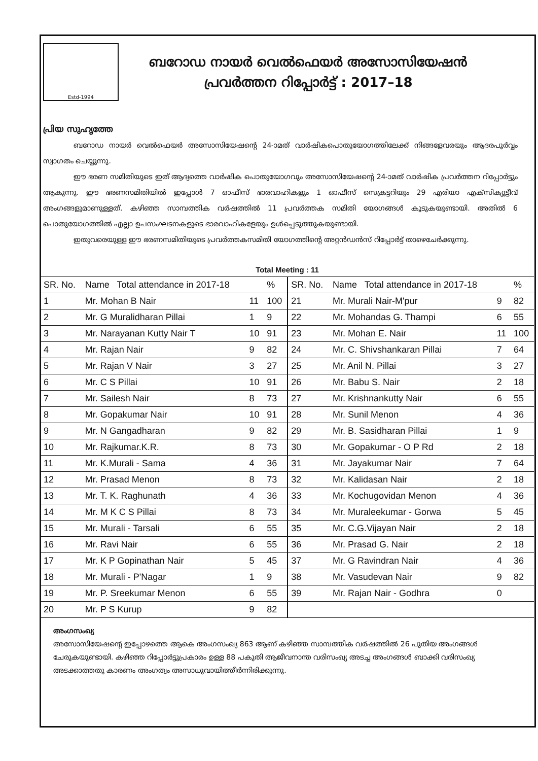Estd-1994
ബറോഡ നായർ വെൽഫെയർ അസോസിയേഷൻ
പ്രവർത്തന റിപ്പോർട്ട് : 2017–18
പ്രിയ സുഹൃത്തേ
ബറോഡ നായർ വെൽഫെയർ അസോസിയേഷന്റെ 24-ാമത് വാർഷികപൊതുയോഗത്തിലേക്ക് നിങ്ങളേവരയും ആദരപൂർവ്വം സ്വാഗതം ചെയ്യുന്നു.
ഈ ഭരണ സമിതിയുടെ ഇത് ആദ്യത്തെ വാർഷിക പൊതുയോഗവും അസോസിയേഷന്റെ 24-ാമത് വാർഷിക പ്രവർത്തന റിപ്പോർട്ടും ആകുന്നു. ഈ ഭരണസമിതിയിൽ ഇപ്പോൾ 7 ഓഫീസ് ഭാരവാഹികളും 1 ഓഫീസ് സെക്രട്ടറിയും 29 എരിയാ എക്സിക്യൂട്ടീവ് അംഗങ്ങളുമാണുള്ളത്. കഴിഞ്ഞ സാമ്പത്തിക വർഷത്തിൽ 11 പ്രവർത്തക സമിതി യോഗങ്ങൾ കൂടുകയുണ്ടായി. അതിൽ 6 പൊതുയോഗത്തിൽ എല്ലാ ഉപസംഘടനകളുടെ ഭാരവാഹികളേയും ഉൾപ്പെടുത്തുകയുണ്ടായി.
ഇതുവരെയുള്ള ഈ ഭരണസമിതിയുടെ പ്രവർത്തകസമിതി യോഗത്തിന്റെ അറ്റൻഡൻസ് റിപ്പോർട്ട് താഴെചേർക്കുന്നു.
| Total Meeting : 11 | | | | | | | |
| --- | --- | --- | --- | --- | --- | --- | --- |
| SR. No. | Name Total attendance in 2017-18 | | % | SR. No. | Name Total attendance in 2017-18 | | % |
| 1 | Mr. Mohan B Nair | 11 | 100 | 21 | Mr. Murali Nair-M'pur | 9 | 82 |
| 2 | Mr. G Muralidharan Pillai | 1 | 9 | 22 | Mr. Mohandas G. Thampi | 6 | 55 |
| 3 | Mr. Narayanan Kutty Nair T | 10 | 91 | 23 | Mr. Mohan E. Nair | 11 | 100 |
| 4 | Mr. Rajan Nair | 9 | 82 | 24 | Mr. C. Shivshankaran Pillai | 7 | 64 |
| 5 | Mr. Rajan V Nair | 3 | 27 | 25 | Mr. Anil N. Pillai | 3 | 27 |
| 6 | Mr. C S Pillai | 10 | 91 | 26 | Mr. Babu S. Nair | 2 | 18 |
| 7 | Mr. Sailesh Nair | 8 | 73 | 27 | Mr. Krishnankutty Nair | 6 | 55 |
| 8 | Mr. Gopakumar Nair | 10 | 91 | 28 | Mr. Sunil Menon | 4 | 36 |
| 9 | Mr. N Gangadharan | 9 | 82 | 29 | Mr. B. Sasidharan Pillai | 1 | 9 |
| 10 | Mr. Rajkumar.K.R. | 8 | 73 | 30 | Mr. Gopakumar - O P Rd | 2 | 18 |
| 11 | Mr. K.Murali - Sama | 4 | 36 | 31 | Mr. Jayakumar Nair | 7 | 64 |
| 12 | Mr. Prasad Menon | 8 | 73 | 32 | Mr. Kalidasan Nair | 2 | 18 |
| 13 | Mr. T. K. Raghunath | 4 | 36 | 33 | Mr. Kochugovidan Menon | 4 | 36 |
| 14 | Mr. M K C S Pillai | 8 | 73 | 34 | Mr. Muraleekumar - Gorwa | 5 | 45 |
| 15 | Mr. Murali - Tarsali | 6 | 55 | 35 | Mr. C.G.Vijayan Nair | 2 | 18 |
| 16 | Mr. Ravi Nair | 6 | 55 | 36 | Mr. Prasad G. Nair | 2 | 18 |
| 17 | Mr. K P Gopinathan Nair | 5 | 45 | 37 | Mr. G Ravindran Nair | 4 | 36 |
| 18 | Mr. Murali - P'Nagar | 1 | 9 | 38 | Mr. Vasudevan Nair | 9 | 82 |
| 19 | Mr. P. Sreekumar Menon | 6 | 55 | 39 | Mr. Rajan Nair - Godhra | 0 | |
| 20 | Mr. P S Kurup | 9 | 82 | | | | |
അംഗസംഖ്യ
അസോസിയേഷന്റെ ഇപ്പോഴത്തെ ആകെ അംഗസംഖ്യ 863 ആണ് കഴിഞ്ഞ സാമ്പത്തിക വർഷത്തിൽ 26 പുതിയ അംഗങ്ങൾ ചേരുകയുണ്ടായി. കഴിഞ്ഞ റിപ്പോർട്ടുപ്രകാരം ഉള്ള 88 പകുതി ആജീവനാന്ത വരിസംഖ്യ അടച്ച അംഗങ്ങൾ ബാക്കി വരിസംഖ്യ അടക്കാത്തതു കാരണം അംഗത്വം അസാധുവായിത്തീർന്നിരിക്കുന്നു.